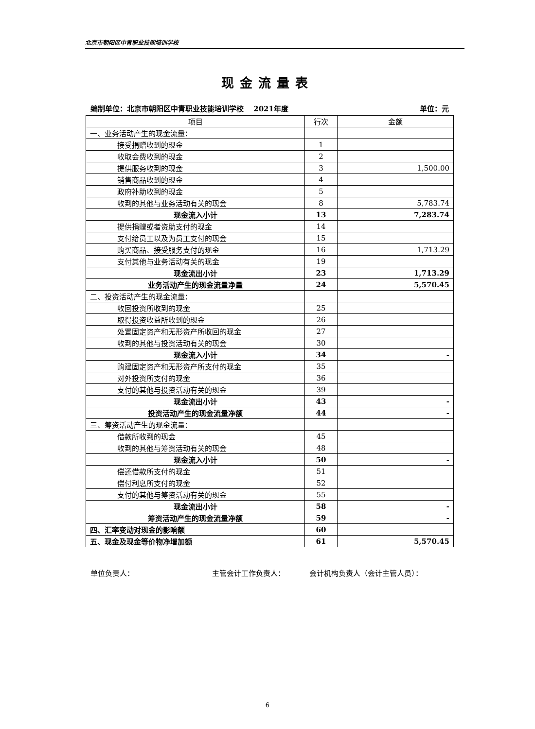北京市朝阳区中青职业技能培训学校
现金流量表
编制单位：北京市朝阳区中青职业技能培训学校　 2021年度 单位：元
| 项目 | 行次 | 金额 |
| --- | --- | --- |
| 一、业务活动产生的现金流量： | | |
| 接受捐赠收到的现金 | 1 | |
| 收取会费收到的现金 | 2 | |
| 提供服务收到的现金 | 3 | 1,500.00 |
| 销售商品收到的现金 | 4 | |
| 政府补助收到的现金 | 5 | |
| 收到的其他与业务活动有关的现金 | 8 | 5,783.74 |
| 现金流入小计 | 13 | 7,283.74 |
| 提供捐赠或者资助支付的现金 | 14 | |
| 支付给员工以及为员工支付的现金 | 15 | |
| 购买商品、接受服务支付的现金 | 16 | 1,713.29 |
| 支付其他与业务活动有关的现金 | 19 | |
| 现金流出小计 | 23 | 1,713.29 |
| 业务活动产生的现金流量净量 | 24 | 5,570.45 |
| 二、投资活动产生的现金流量： | | |
| 收回投资所收到的现金 | 25 | |
| 取得投资收益所收到的现金 | 26 | |
| 处置固定资产和无形资产所收回的现金 | 27 | |
| 收到的其他与投资活动有关的现金 | 30 | |
| 现金流入小计 | 34 | - |
| 购建固定资产和无形资产所支付的现金 | 35 | |
| 对外投资所支付的现金 | 36 | |
| 支付的其他与投资活动有关的现金 | 39 | |
| 现金流出小计 | 43 | - |
| 投资活动产生的现金流量净额 | 44 | - |
| 三、筹资活动产生的现金流量： | | |
| 借款所收到的现金 | 45 | |
| 收到的其他与筹资活动有关的现金 | 48 | |
| 现金流入小计 | 50 | - |
| 偿还借款所支付的现金 | 51 | |
| 偿付利息所支付的现金 | 52 | |
| 支付的其他与筹资活动有关的现金 | 55 | |
| 现金流出小计 | 58 | - |
| 筹资活动产生的现金流量净额 | 59 | - |
| 四、汇率变动对现金的影响额 | 60 | |
| 五、现金及现金等价物净增加额 | 61 | 5,570.45 |
单位负责人： 主管会计工作负责人： 会计机构负责人（会计主管人员）：
6